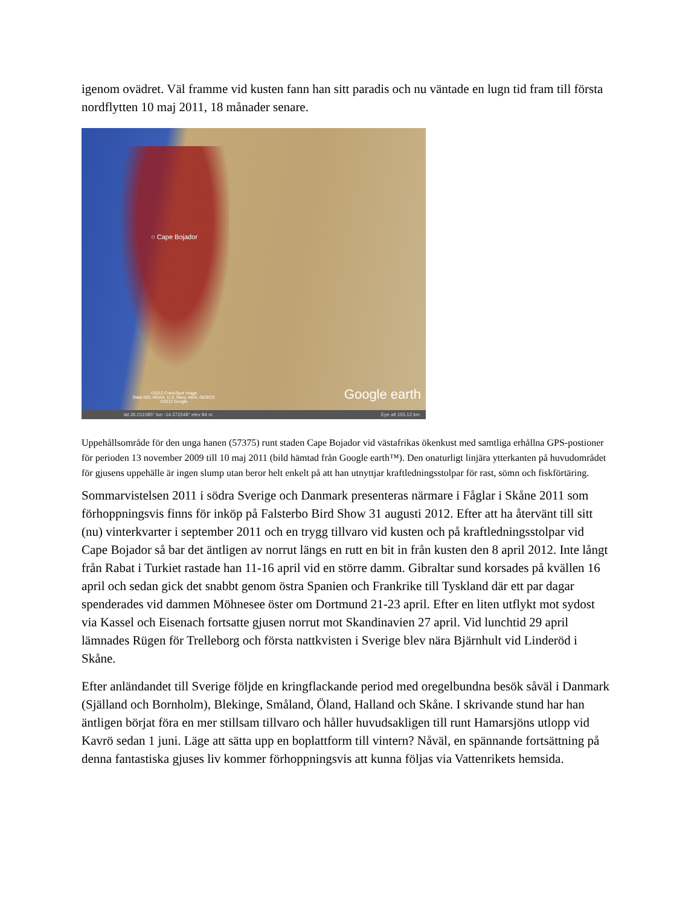igenom ovädret. Väl framme vid kusten fann han sitt paradis och nu väntade en lugn tid fram till första nordflytten 10 maj 2011, 18 månader senare.
○ Cape Bojador
©2012 Cnes/Spot Image
Data SIO, NOAA, U.S. Navy, NGA, GEBCO
©2012 Google
Google earth
lat 26.011085° lon -14.372248° elev 84 m Eye alt 155.12 km
Uppehållsområde för den unga hanen (57375) runt staden Cape Bojador vid västafrikas ökenkust med samtliga erhållna GPS-postioner för perioden 13 november 2009 till 10 maj 2011 (bild hämtad från Google earth™). Den onaturligt linjära ytterkanten på huvudområdet för gjusens uppehälle är ingen slump utan beror helt enkelt på att han utnyttjar kraftledningsstolpar för rast, sömn och fiskförtäring.
Sommarvistelsen 2011 i södra Sverige och Danmark presenteras närmare i Fåglar i Skåne 2011 som förhoppningsvis finns för inköp på Falsterbo Bird Show 31 augusti 2012. Efter att ha återvänt till sitt (nu) vinterkvarter i september 2011 och en trygg tillvaro vid kusten och på kraftledningsstolpar vid Cape Bojador så bar det äntligen av norrut längs en rutt en bit in från kusten den 8 april 2012. Inte långt från Rabat i Turkiet rastade han 11-16 april vid en större damm. Gibraltar sund korsades på kvällen 16 april och sedan gick det snabbt genom östra Spanien och Frankrike till Tyskland där ett par dagar spenderades vid dammen Möhnesee öster om Dortmund 21-23 april. Efter en liten utflykt mot sydost via Kassel och Eisenach fortsatte gjusen norrut mot Skandinavien 27 april. Vid lunchtid 29 april lämnades Rügen för Trelleborg och första nattkvisten i Sverige blev nära Bjärnhult vid Linderöd i Skåne.
Efter anländandet till Sverige följde en kringflackande period med oregelbundna besök såväl i Danmark (Själland och Bornholm), Blekinge, Småland, Öland, Halland och Skåne. I skrivande stund har han äntligen börjat föra en mer stillsam tillvaro och håller huvudsakligen till runt Hamarsjöns utlopp vid Kavrö sedan 1 juni. Läge att sätta upp en boplattform till vintern? Nåväl, en spännande fortsättning på denna fantastiska gjuses liv kommer förhoppningsvis att kunna följas via Vattenrikets hemsida.